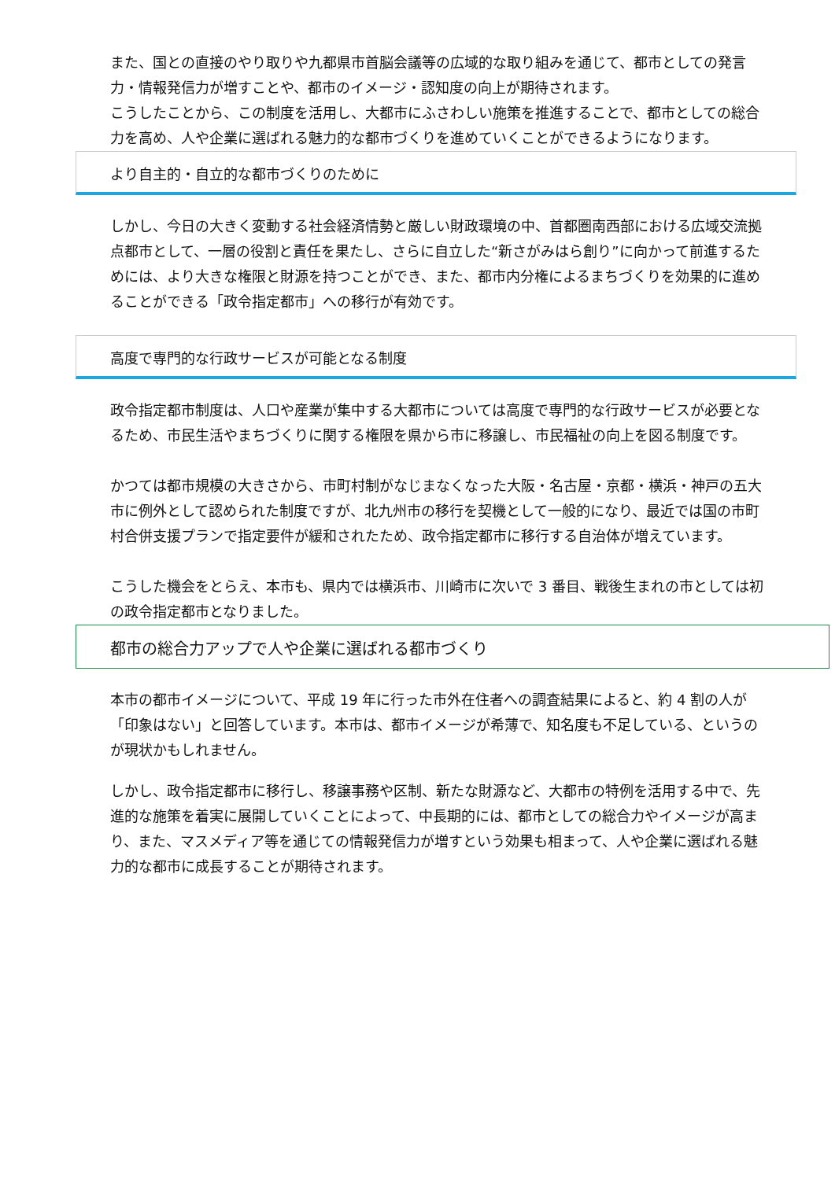また、国との直接のやり取りや九都県市首脳会議等の広域的な取り組みを通じて、都市としての発言力・情報発信力が増すことや、都市のイメージ・認知度の向上が期待されます。
こうしたことから、この制度を活用し、大都市にふさわしい施策を推進することで、都市としての総合力を高め、人や企業に選ばれる魅力的な都市づくりを進めていくことができるようになります。
より自主的・自立的な都市づくりのために
しかし、今日の大きく変動する社会経済情勢と厳しい財政環境の中、首都圏南西部における広域交流拠点都市として、一層の役割と責任を果たし、さらに自立した“新さがみはら創り”に向かって前進するためには、より大きな権限と財源を持つことができ、また、都市内分権によるまちづくりを効果的に進めることができる「政令指定都市」への移行が有効です。
高度で専門的な行政サービスが可能となる制度
政令指定都市制度は、人口や産業が集中する大都市については高度で専門的な行政サービスが必要となるため、市民生活やまちづくりに関する権限を県から市に移譲し、市民福祉の向上を図る制度です。
かつては都市規模の大きさから、市町村制がなじまなくなった大阪・名古屋・京都・横浜・神戸の五大市に例外として認められた制度ですが、北九州市の移行を契機として一般的になり、最近では国の市町村合併支援プランで指定要件が緩和されたため、政令指定都市に移行する自治体が増えています。
こうした機会をとらえ、本市も、県内では横浜市、川崎市に次いで 3 番目、戦後生まれの市としては初の政令指定都市となりました。
都市の総合力アップで人や企業に選ばれる都市づくり
本市の都市イメージについて、平成 19 年に行った市外在住者への調査結果によると、約 4 割の人が「印象はない」と回答しています。本市は、都市イメージが希薄で、知名度も不足している、というのが現状かもしれません。
しかし、政令指定都市に移行し、移譲事務や区制、新たな財源など、大都市の特例を活用する中で、先進的な施策を着実に展開していくことによって、中長期的には、都市としての総合力やイメージが高まり、また、マスメディア等を通じての情報発信力が増すという効果も相まって、人や企業に選ばれる魅力的な都市に成長することが期待されます。